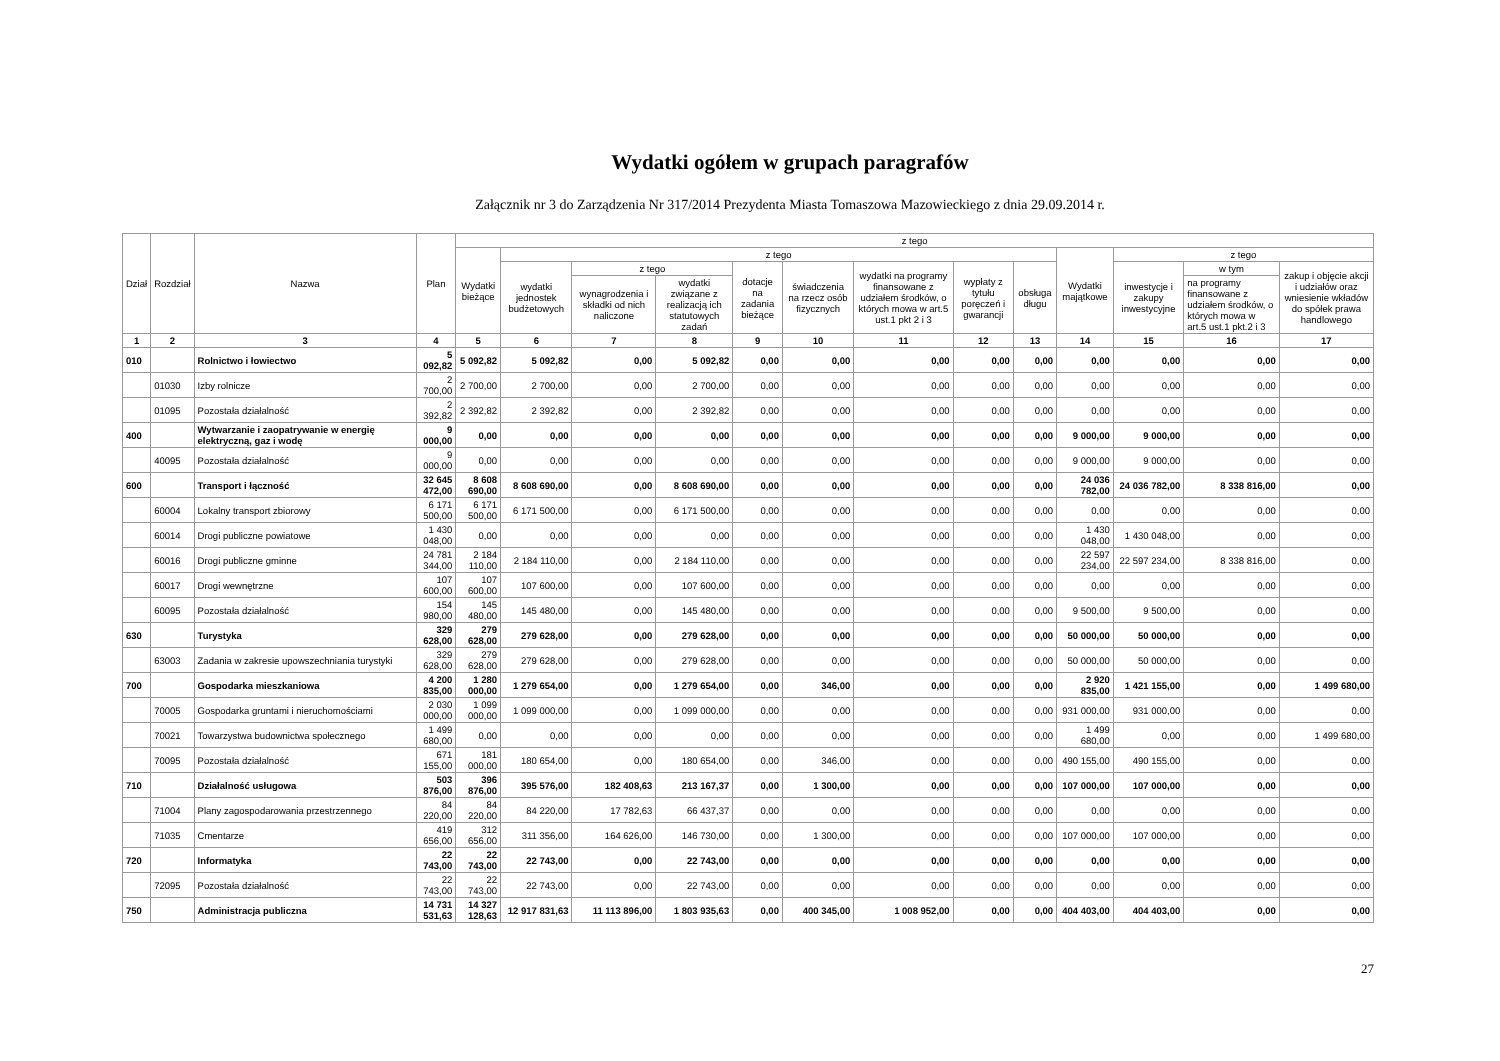Wydatki ogółem w grupach paragrafów
Załącznik nr 3 do Zarządzenia Nr 317/2014 Prezydenta Miasta Tomaszowa Mazowieckiego z dnia 29.09.2014 r.
| Dział | Rozdział | Nazwa | Plan | z tego | | | | | | | | | | | | |
| --- | --- | --- | --- | --- | --- | --- | --- | --- | --- | --- | --- | --- | --- | --- | --- | --- |
| | | | | Wydatki bieżące | z tego | | | | | | | | Wydatki majątkowe | z tego | | |
| | | | | | wydatki jednostek budżetowych | z tego | | dotacje na zadania bieżące | świadczenia na rzecz osób fizycznych | wydatki na programy finansowane z udziałem środków, o których mowa w art.5 ust.1 pkt 2 i 3 | wypłaty z tytułu poręczeń i gwarancji | obsługa długu | | inwestycje i zakupy inwestycyjne | w tym | zakup i objęcie akcji i udziałów oraz wniesienie wkładów do spółek prawa handlowego |
| | | | | | | wynagrodzenia i składki od nich naliczone | wydatki związane z realizacją ich statutowych zadań | | | | | | | | na programy finansowane z udziałem środków, o których mowa w art.5 ust.1 pkt.2 i 3 | |
| 1 | 2 | 3 | 4 | 5 | 6 | 7 | 8 | 9 | 10 | 11 | 12 | 13 | 14 | 15 | 16 | 17 |
| 010 | | Rolnictwo i łowiectwo | 5 092,82 | 5 092,82 | 5 092,82 | 0,00 | 5 092,82 | 0,00 | 0,00 | 0,00 | 0,00 | 0,00 | 0,00 | 0,00 | 0,00 | 0,00 |
| | 01030 | Izby rolnicze | 2 700,00 | 2 700,00 | 2 700,00 | 0,00 | 2 700,00 | 0,00 | 0,00 | 0,00 | 0,00 | 0,00 | 0,00 | 0,00 | 0,00 | 0,00 |
| | 01095 | Pozostała działalność | 2 392,82 | 2 392,82 | 2 392,82 | 0,00 | 2 392,82 | 0,00 | 0,00 | 0,00 | 0,00 | 0,00 | 0,00 | 0,00 | 0,00 | 0,00 |
| 400 | | Wytwarzanie i zaopatrywanie w energię elektryczną, gaz i wodę | 9 000,00 | 0,00 | 0,00 | 0,00 | 0,00 | 0,00 | 0,00 | 0,00 | 0,00 | 0,00 | 9 000,00 | 9 000,00 | 0,00 | 0,00 |
| | 40095 | Pozostała działalność | 9 000,00 | 0,00 | 0,00 | 0,00 | 0,00 | 0,00 | 0,00 | 0,00 | 0,00 | 0,00 | 9 000,00 | 9 000,00 | 0,00 | 0,00 |
| 600 | | Transport i łączność | 32 645 472,00 | 8 608 690,00 | 8 608 690,00 | 0,00 | 8 608 690,00 | 0,00 | 0,00 | 0,00 | 0,00 | 0,00 | 24 036 782,00 | 24 036 782,00 | 8 338 816,00 | 0,00 |
| | 60004 | Lokalny transport zbiorowy | 6 171 500,00 | 6 171 500,00 | 6 171 500,00 | 0,00 | 6 171 500,00 | 0,00 | 0,00 | 0,00 | 0,00 | 0,00 | 0,00 | 0,00 | 0,00 | 0,00 |
| | 60014 | Drogi publiczne powiatowe | 1 430 048,00 | 0,00 | 0,00 | 0,00 | 0,00 | 0,00 | 0,00 | 0,00 | 0,00 | 0,00 | 1 430 048,00 | 1 430 048,00 | 0,00 | 0,00 |
| | 60016 | Drogi publiczne gminne | 24 781 344,00 | 2 184 110,00 | 2 184 110,00 | 0,00 | 2 184 110,00 | 0,00 | 0,00 | 0,00 | 0,00 | 0,00 | 22 597 234,00 | 22 597 234,00 | 8 338 816,00 | 0,00 |
| | 60017 | Drogi wewnętrzne | 107 600,00 | 107 600,00 | 107 600,00 | 0,00 | 107 600,00 | 0,00 | 0,00 | 0,00 | 0,00 | 0,00 | 0,00 | 0,00 | 0,00 | 0,00 |
| | 60095 | Pozostała działalność | 154 980,00 | 145 480,00 | 145 480,00 | 0,00 | 145 480,00 | 0,00 | 0,00 | 0,00 | 0,00 | 0,00 | 9 500,00 | 9 500,00 | 0,00 | 0,00 |
| 630 | | Turystyka | 329 628,00 | 279 628,00 | 279 628,00 | 0,00 | 279 628,00 | 0,00 | 0,00 | 0,00 | 0,00 | 0,00 | 50 000,00 | 50 000,00 | 0,00 | 0,00 |
| | 63003 | Zadania w zakresie upowszechniania turystyki | 329 628,00 | 279 628,00 | 279 628,00 | 0,00 | 279 628,00 | 0,00 | 0,00 | 0,00 | 0,00 | 0,00 | 50 000,00 | 50 000,00 | 0,00 | 0,00 |
| 700 | | Gospodarka mieszkaniowa | 4 200 835,00 | 1 280 000,00 | 1 279 654,00 | 0,00 | 1 279 654,00 | 0,00 | 346,00 | 0,00 | 0,00 | 0,00 | 2 920 835,00 | 1 421 155,00 | 0,00 | 1 499 680,00 |
| | 70005 | Gospodarka gruntami i nieruchomościami | 2 030 000,00 | 1 099 000,00 | 1 099 000,00 | 0,00 | 1 099 000,00 | 0,00 | 0,00 | 0,00 | 0,00 | 0,00 | 931 000,00 | 931 000,00 | 0,00 | 0,00 |
| | 70021 | Towarzystwa budownictwa społecznego | 1 499 680,00 | 0,00 | 0,00 | 0,00 | 0,00 | 0,00 | 0,00 | 0,00 | 0,00 | 0,00 | 1 499 680,00 | 0,00 | 0,00 | 1 499 680,00 |
| | 70095 | Pozostała działalność | 671 155,00 | 181 000,00 | 180 654,00 | 0,00 | 180 654,00 | 0,00 | 346,00 | 0,00 | 0,00 | 0,00 | 490 155,00 | 490 155,00 | 0,00 | 0,00 |
| 710 | | Działalność usługowa | 503 876,00 | 396 876,00 | 395 576,00 | 182 408,63 | 213 167,37 | 0,00 | 1 300,00 | 0,00 | 0,00 | 0,00 | 107 000,00 | 107 000,00 | 0,00 | 0,00 |
| | 71004 | Plany zagospodarowania przestrzennego | 84 220,00 | 84 220,00 | 84 220,00 | 17 782,63 | 66 437,37 | 0,00 | 0,00 | 0,00 | 0,00 | 0,00 | 0,00 | 0,00 | 0,00 | 0,00 |
| | 71035 | Cmentarze | 419 656,00 | 312 656,00 | 311 356,00 | 164 626,00 | 146 730,00 | 0,00 | 1 300,00 | 0,00 | 0,00 | 0,00 | 107 000,00 | 107 000,00 | 0,00 | 0,00 |
| 720 | | Informatyka | 22 743,00 | 22 743,00 | 22 743,00 | 0,00 | 22 743,00 | 0,00 | 0,00 | 0,00 | 0,00 | 0,00 | 0,00 | 0,00 | 0,00 | 0,00 |
| | 72095 | Pozostała działalność | 22 743,00 | 22 743,00 | 22 743,00 | 0,00 | 22 743,00 | 0,00 | 0,00 | 0,00 | 0,00 | 0,00 | 0,00 | 0,00 | 0,00 | 0,00 |
| 750 | | Administracja publiczna | 14 731 531,63 | 14 327 128,63 | 12 917 831,63 | 11 113 896,00 | 1 803 935,63 | 0,00 | 400 345,00 | 1 008 952,00 | 0,00 | 0,00 | 404 403,00 | 404 403,00 | 0,00 | 0,00 |
27